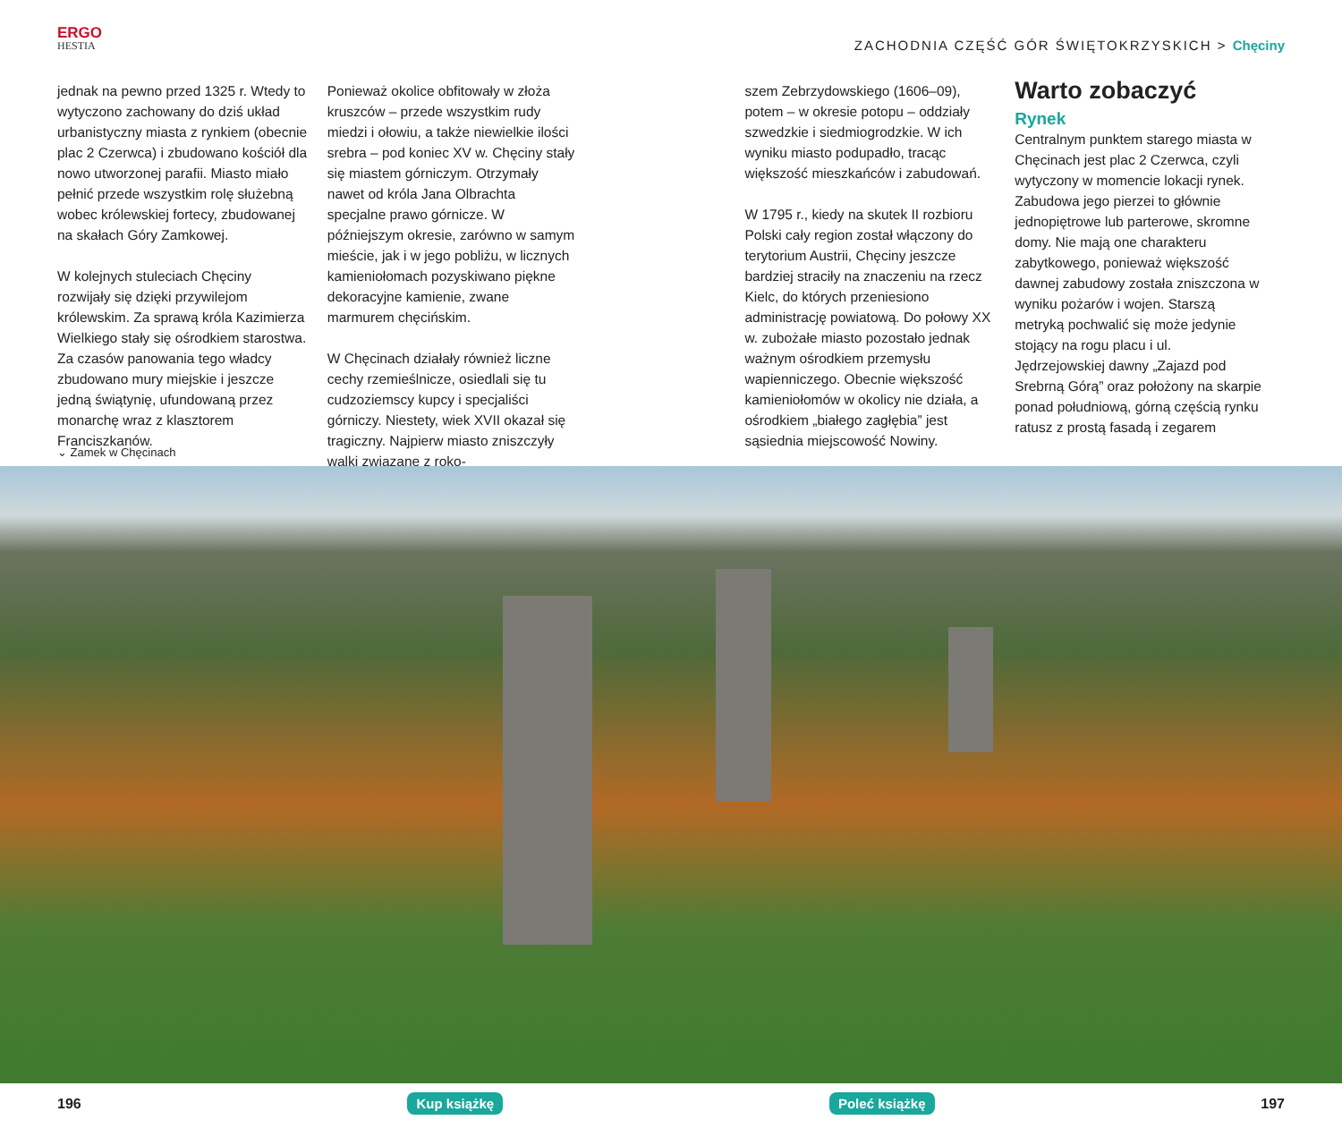ERGO
HESTIA
ZACHODNIA CZĘŚĆ GÓR ŚWIĘTOKRZYSKICH > Chęciny
jednak na pewno przed 1325 r. Wtedy to wytyczono zachowany do dziś układ urbanistyczny miasta z rynkiem (obecnie plac 2 Czerwca) i zbudowano kościół dla nowo utworzonej parafii. Miasto miało pełnić przede wszystkim rolę służebną wobec królewskiej fortecy, zbudowanej na skałach Góry Zamkowej.
W kolejnych stuleciach Chęciny rozwijały się dzięki przywilejom królewskim. Za sprawą króla Kazimierza Wielkiego stały się ośrodkiem starostwa. Za czasów panowania tego władcy zbudowano mury miejskie i jeszcze jedną świątynię, ufundowaną przez monarchę wraz z klasztorem Franciszkanów.
Ponieważ okolice obfitowały w złoża kruszców – przede wszystkim rudy miedzi i ołowiu, a także niewielkie ilości srebra – pod koniec XV w. Chęciny stały się miastem górniczym. Otrzymały nawet od króla Jana Olbrachta specjalne prawo górnicze. W późniejszym okresie, zarówno w samym mieście, jak i w jego pobliżu, w licznych kamieniołomach pozyskiwano piękne dekoracyjne kamienie, zwane marmurem chęcińskim.
W Chęcinach działały również liczne cechy rzemieślnicze, osiedlali się tu cudzoziemscy kupcy i specjaliści górniczy. Niestety, wiek XVII okazał się tragiczny. Najpierw miasto zniszczyły walki związane z roko-
szem Zebrzydowskiego (1606–09), potem – w okresie potopu – oddziały szwedzkie i siedmiogrodzkie. W ich wyniku miasto podupadło, tracąc większość mieszkańców i zabudowań.
W 1795 r., kiedy na skutek II rozbioru Polski cały region został włączony do terytorium Austrii, Chęciny jeszcze bardziej straciły na znaczeniu na rzecz Kielc, do których przeniesiono administrację powiatową. Do połowy XX w. zubożałe miasto pozostało jednak ważnym ośrodkiem przemysłu wapienniczego. Obecnie większość kamieniołomów w okolicy nie działa, a ośrodkiem „białego zagłębia” jest sąsiednia miejscowość Nowiny.
Warto zobaczyć
Rynek
Centralnym punktem starego miasta w Chęcinach jest plac 2 Czerwca, czyli wytyczony w momencie lokacji rynek. Zabudowa jego pierzei to głównie jednopiętrowe lub parterowe, skromne domy. Nie mają one charakteru zabytkowego, ponieważ większość dawnej zabudowy została zniszczona w wyniku pożarów i wojen. Starszą metryką pochwalić się może jedynie stojący na rogu placu i ul. Jędrzejowskiej dawny „Zajazd pod Srebrną Górą” oraz położony na skarpie ponad południową, górną częścią rynku ratusz z prostą fasadą i zegarem
⌄ Zamek w Chęcinach
196 Kup książkę Poleć książkę 197